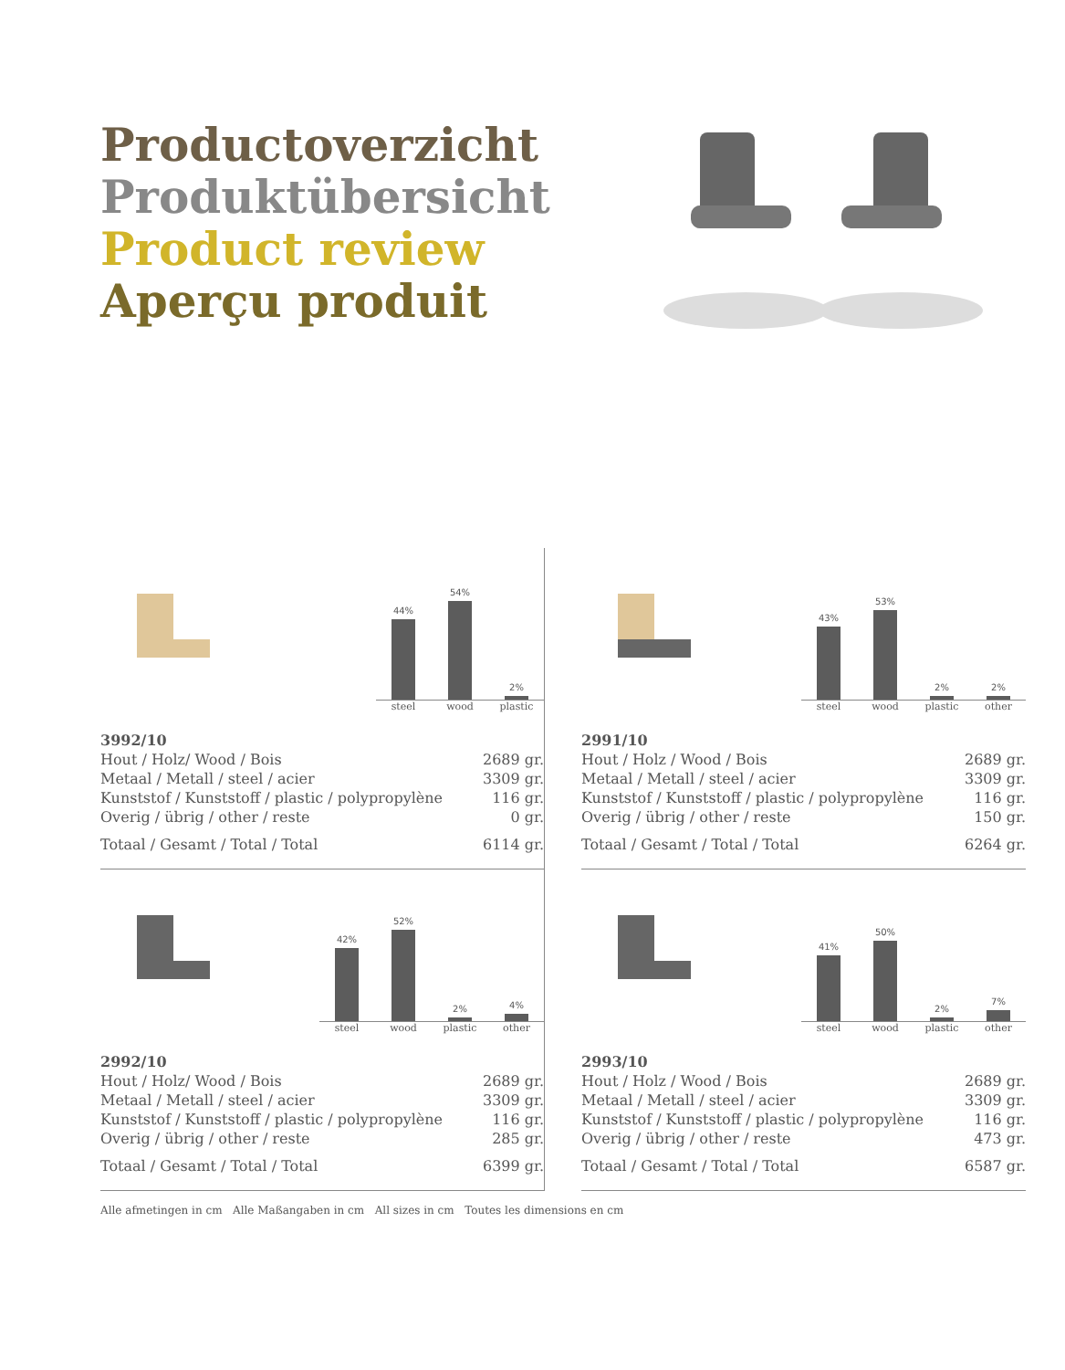Productoverzicht
Produktübersicht
Product review
Aperçu produit
44%
54%
2%
steel wood plastic
| 3992/10 | |
| Hout / Holz/ Wood / Bois | 2689 gr. |
| Metaal / Metall / steel / acier | 3309 gr. |
| Kunststof / Kunststoff / plastic / polypropylène | 116 gr. |
| Overig / übrig / other / reste | 0 gr. |
| Totaal / Gesamt / Total / Total | 6114 gr. |
43%
53%
2%
2%
steel wood plastic other
| 2991/10 | |
| Hout / Holz / Wood / Bois | 2689 gr. |
| Metaal / Metall / steel / acier | 3309 gr. |
| Kunststof / Kunststoff / plastic / polypropylène | 116 gr. |
| Overig / übrig / other / reste | 150 gr. |
| Totaal / Gesamt / Total / Total | 6264 gr. |
42%
52%
2%
4%
steel wood plastic other
| 2992/10 | |
| Hout / Holz/ Wood / Bois | 2689 gr. |
| Metaal / Metall / steel / acier | 3309 gr. |
| Kunststof / Kunststoff / plastic / polypropylène | 116 gr. |
| Overig / übrig / other / reste | 285 gr. |
| Totaal / Gesamt / Total / Total | 6399 gr. |
41%
50%
2%
7%
steel wood plastic other
| 2993/10 | |
| Hout / Holz / Wood / Bois | 2689 gr. |
| Metaal / Metall / steel / acier | 3309 gr. |
| Kunststof / Kunststoff / plastic / polypropylène | 116 gr. |
| Overig / übrig / other / reste | 473 gr. |
| Totaal / Gesamt / Total / Total | 6587 gr. |
Alle afmetingen in cm Alle Maßangaben in cm All sizes in cm Toutes les dimensions en cm